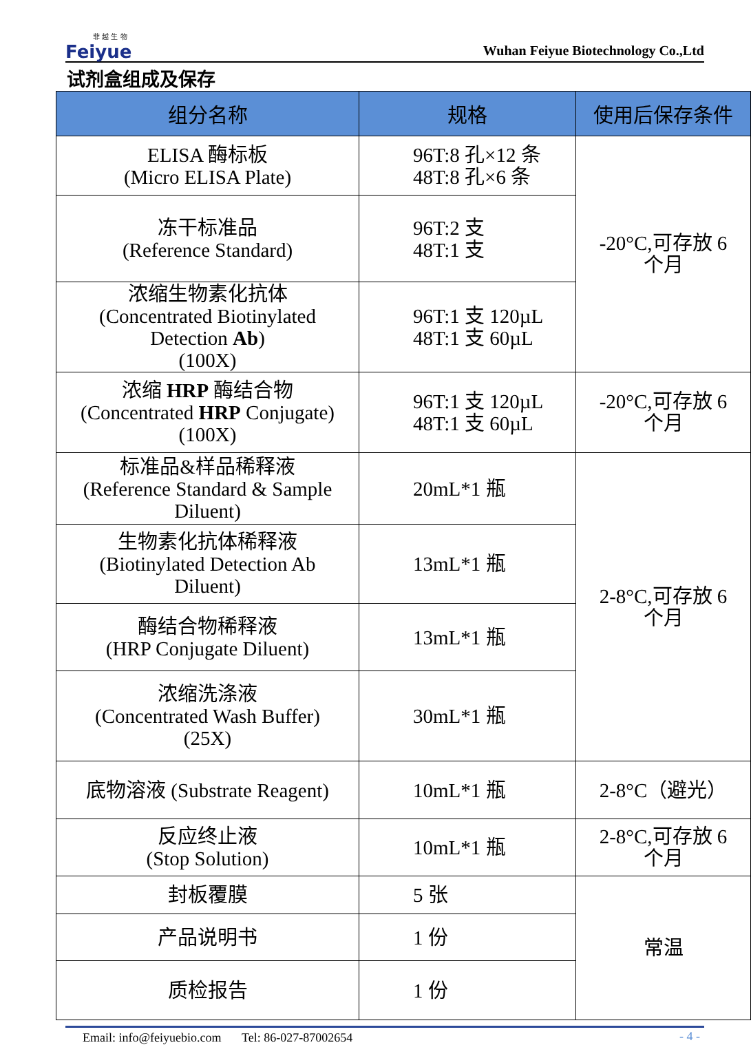菲 越 生 物
Feiyue
Wuhan Feiyue Biotechnology Co.,Ltd
试剂盒组成及保存
| 组分名称 | 规格 | 使用后保存条件 |
| --- | --- | --- |
| ELISA 酶标板 (Micro ELISA Plate) | 96T:8 孔×12 条 48T:8 孔×6 条 | -20°C,可存放 6 个月 |
| 冻干标准品 (Reference Standard) | 96T:2 支 48T:1 支 | |
| 浓缩生物素化抗体 (Concentrated Biotinylated Detection Ab ) (100X) | 96T:1 支 120µL 48T:1 支 60µL | |
| 浓缩 HRP 酶结合物 (Concentrated HRP Conjugate) (100X) | 96T:1 支 120µL 48T:1 支 60µL | -20°C,可存放 6 个月 |
| 标准品&样品稀释液 (Reference Standard & Sample Diluent) | 20mL*1 瓶 | 2-8°C,可存放 6 个月 |
| 生物素化抗体稀释液 (Biotinylated Detection Ab Diluent) | 13mL*1 瓶 | |
| 酶结合物稀释液 (HRP Conjugate Diluent) | 13mL*1 瓶 | |
| 浓缩洗涤液 (Concentrated Wash Buffer) (25X) | 30mL*1 瓶 | |
| 底物溶液 (Substrate Reagent) | 10mL*1 瓶 | 2-8°C（避光） |
| 反应终止液 (Stop Solution) | 10mL*1 瓶 | 2-8°C,可存放 6 个月 |
| 封板覆膜 | 5 张 | 常温 |
| 产品说明书 | 1 份 | |
| 质检报告 | 1 份 | |
Email: info@feiyuebio.com Tel: 86-027-87002654 - 4 -